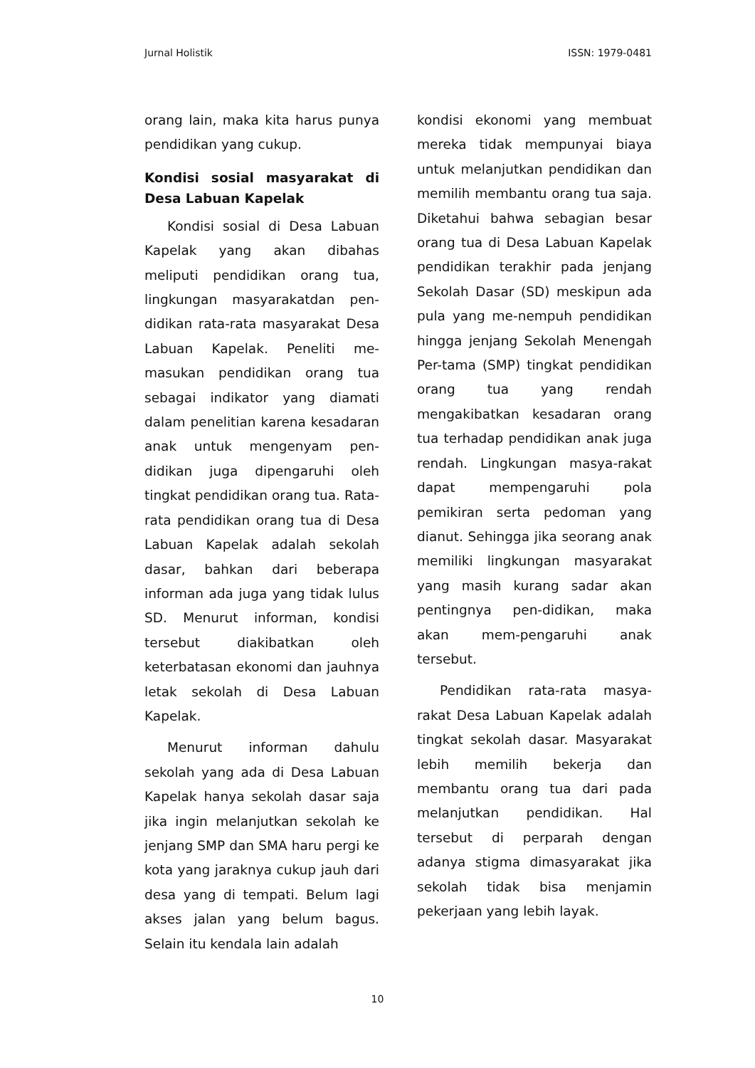Jurnal Holistik ISSN: 1979-0481
orang lain, maka kita harus punya pendidikan yang cukup.
Kondisi sosial masyarakat di Desa Labuan Kapelak
Kondisi sosial di Desa Labuan Kapelak yang akan dibahas meliputi pendidikan orang tua, lingkungan masyarakatdan pen-didikan rata-rata masyarakat Desa Labuan Kapelak. Peneliti me-masukan pendidikan orang tua sebagai indikator yang diamati dalam penelitian karena kesadaran anak untuk mengenyam pen-didikan juga dipengaruhi oleh tingkat pendidikan orang tua. Rata-rata pendidikan orang tua di Desa Labuan Kapelak adalah sekolah dasar, bahkan dari beberapa informan ada juga yang tidak lulus SD. Menurut informan, kondisi tersebut diakibatkan oleh keterbatasan ekonomi dan jauhnya letak sekolah di Desa Labuan Kapelak.
Menurut informan dahulu sekolah yang ada di Desa Labuan Kapelak hanya sekolah dasar saja jika ingin melanjutkan sekolah ke jenjang SMP dan SMA haru pergi ke kota yang jaraknya cukup jauh dari desa yang di tempati. Belum lagi akses jalan yang belum bagus. Selain itu kendala lain adalah
kondisi ekonomi yang membuat mereka tidak mempunyai biaya untuk melanjutkan pendidikan dan memilih membantu orang tua saja. Diketahui bahwa sebagian besar orang tua di Desa Labuan Kapelak pendidikan terakhir pada jenjang Sekolah Dasar (SD) meskipun ada pula yang me-nempuh pendidikan hingga jenjang Sekolah Menengah Per-tama (SMP) tingkat pendidikan orang tua yang rendah mengakibatkan kesadaran orang tua terhadap pendidikan anak juga rendah. Lingkungan masya-rakat dapat mempengaruhi pola pemikiran serta pedoman yang dianut. Sehingga jika seorang anak memiliki lingkungan masyarakat yang masih kurang sadar akan pentingnya pen-didikan, maka akan mem-pengaruhi anak tersebut.
Pendidikan rata-rata masya-rakat Desa Labuan Kapelak adalah tingkat sekolah dasar. Masyarakat lebih memilih bekerja dan membantu orang tua dari pada melanjutkan pendidikan. Hal tersebut di perparah dengan adanya stigma dimasyarakat jika sekolah tidak bisa menjamin pekerjaan yang lebih layak.
10